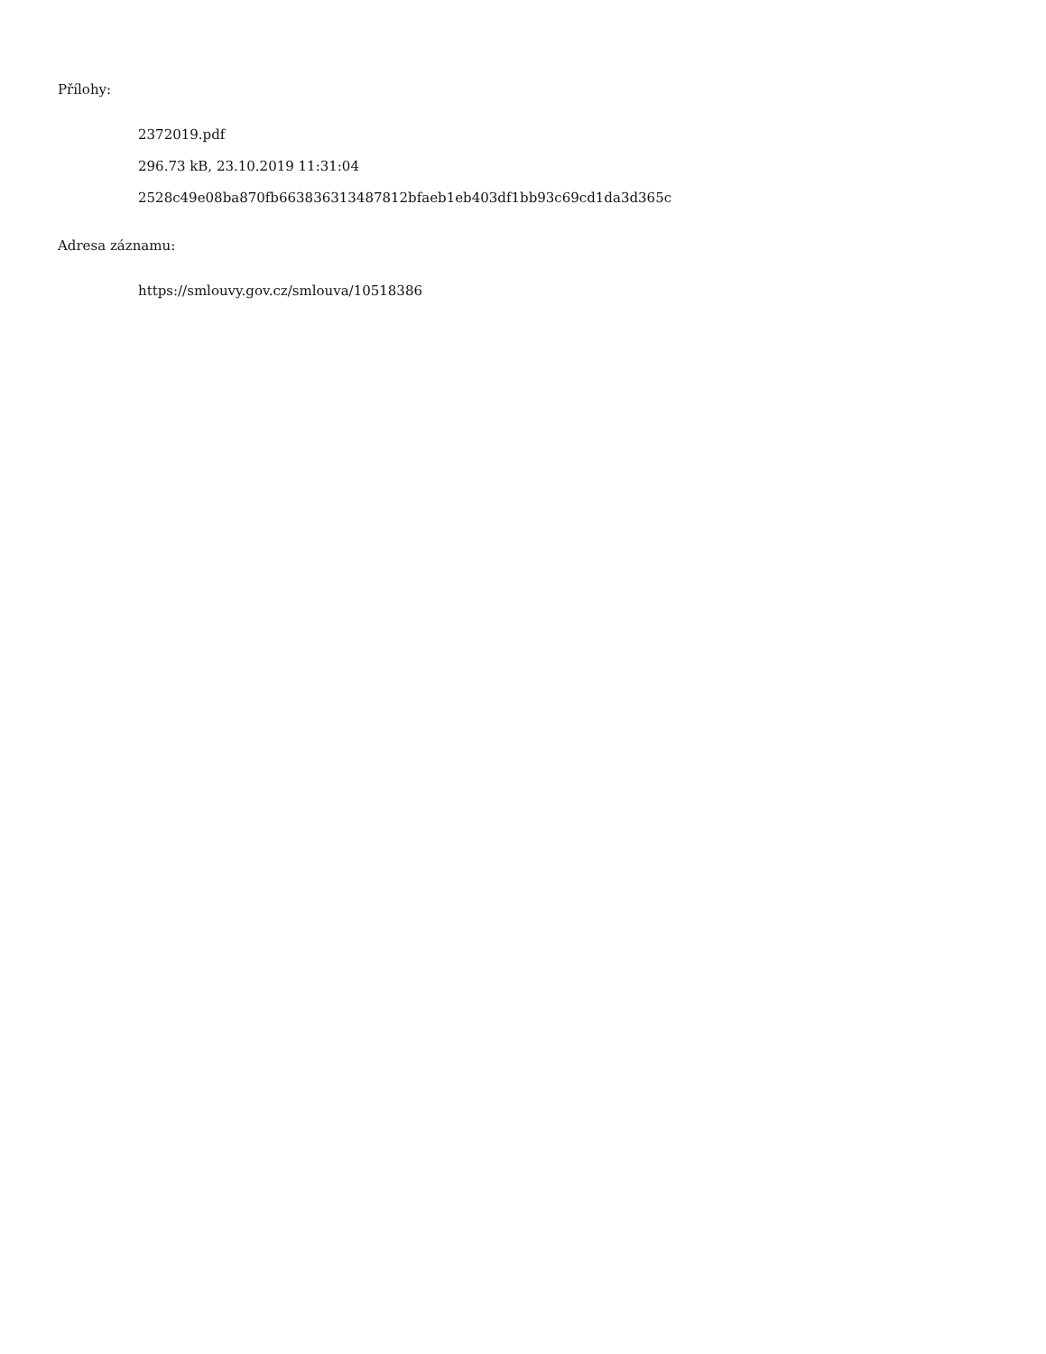Přílohy:
2372019.pdf
296.73 kB, 23.10.2019 11:31:04
2528c49e08ba870fb663836313487812bfaeb1eb403df1bb93c69cd1da3d365c
Adresa záznamu:
https://smlouvy.gov.cz/smlouva/10518386